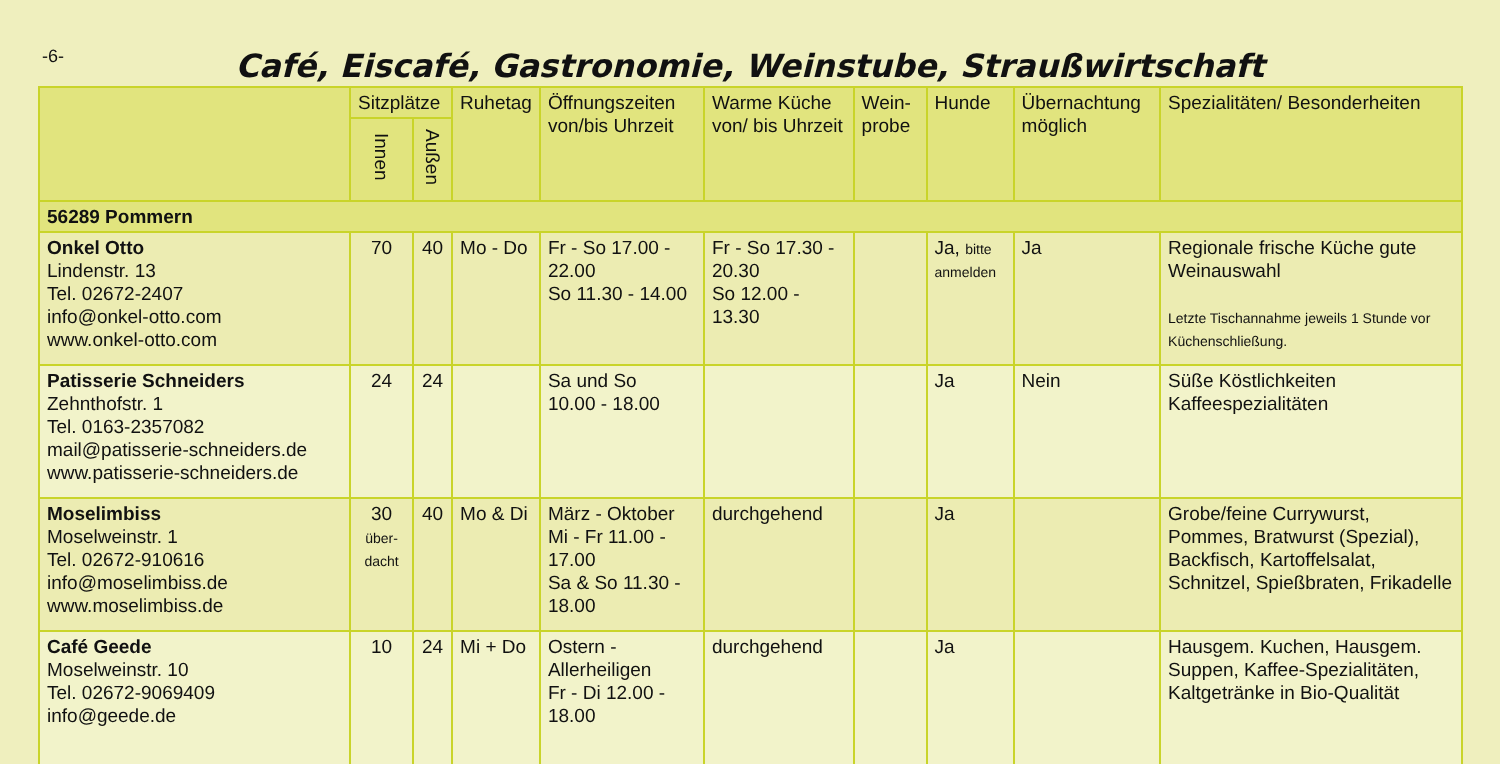-6-
Café, Eiscafé, Gastronomie, Weinstube, Straußwirtschaft
| | Sitzplätze | | Ruhetag | Öffnungszeiten von/bis Uhrzeit | Warme Küche von/ bis Uhrzeit | Wein-probe | Hunde | Übernachtung möglich | Spezialitäten/ Besonderheiten |
| --- | --- | --- | --- | --- | --- | --- | --- | --- | --- |
| | Innen | Außen | | | | | | | |
| 56289 Pommern | | | | | | | | | |
| Onkel Otto Lindenstr. 13 Tel. 02672-2407 info@onkel-otto.com www.onkel-otto.com | 70 | 40 | Mo - Do | Fr - So 17.00 - 22.00 So 11.30 - 14.00 | Fr - So 17.30 - 20.30 So 12.00 - 13.30 | | Ja, bitte anmelden | Ja | Regionale frische Küche gute Weinauswahl Letzte Tischannahme jeweils 1 Stunde vor Küchenschließung. |
| Patisserie Schneiders Zehnthofstr. 1 Tel. 0163-2357082 mail@patisserie-schneiders.de www.patisserie-schneiders.de | 24 | 24 | | Sa und So 10.00 - 18.00 | | | Ja | Nein | Süße Köstlichkeiten Kaffeespezialitäten |
| Moselimbiss Moselweinstr. 1 Tel. 02672-910616 info@moselimbiss.de www.moselimbiss.de | 30 über-dacht | 40 | Mo & Di | März - Oktober Mi - Fr 11.00 - 17.00 Sa & So 11.30 - 18.00 | durchgehend | | Ja | | Grobe/feine Currywurst, Pommes, Bratwurst (Spezial), Backfisch, Kartoffelsalat, Schnitzel, Spießbraten, Frikadelle |
| Café Geede Moselweinstr. 10 Tel. 02672-9069409 info@geede.de | 10 | 24 | Mi + Do | Ostern - Allerheiligen Fr - Di 12.00 - 18.00 | durchgehend | | Ja | | Hausgem. Kuchen, Hausgem. Suppen, Kaffee-Spezialitäten, Kaltgetränke in Bio-Qualität |